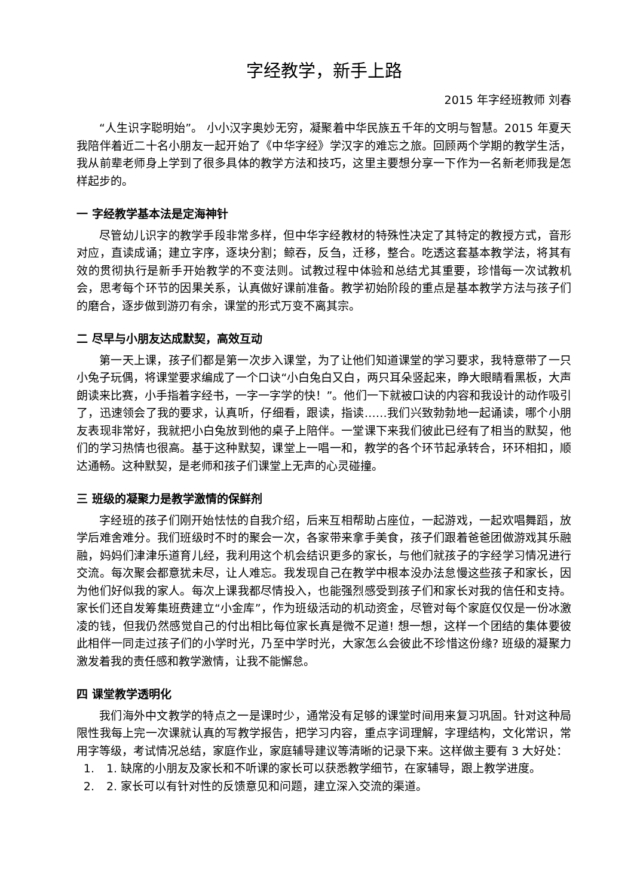字经教学，新手上路
2015 年字经班教师 刘春
“人生识字聪明始”。 小小汉字奥妙无穷，凝聚着中华民族五千年的文明与智慧。2015 年夏天我陪伴着近二十名小朋友一起开始了《中华字经》学汉字的难忘之旅。回顾两个学期的教学生活，我从前辈老师身上学到了很多具体的教学方法和技巧，这里主要想分享一下作为一名新老师我是怎样起步的。
一 字经教学基本法是定海神针
尽管幼儿识字的教学手段非常多样，但中华字经教材的特殊性决定了其特定的教授方式，音形对应，直读成诵；建立字序，逐块分割；鲸吞，反刍，迁移，整合。吃透这套基本教学法，将其有效的贯彻执行是新手开始教学的不变法则。试教过程中体验和总结尤其重要，珍惜每一次试教机会，思考每个环节的因果关系，认真做好课前准备。教学初始阶段的重点是基本教学方法与孩子们的磨合，逐步做到游刃有余，课堂的形式万变不离其宗。
二 尽早与小朋友达成默契，高效互动
第一天上课，孩子们都是第一次步入课堂，为了让他们知道课堂的学习要求，我特意带了一只小兔子玩偶，将课堂要求编成了一个口诀“小白兔白又白，两只耳朵竖起来，睁大眼睛看黑板，大声朗读来比赛，小手指着字经书，一字一字学的快！”。他们一下就被口诀的内容和我设计的动作吸引了，迅速领会了我的要求，认真听，仔细看，跟读，指读……我们兴致勃勃地一起诵读，哪个小朋友表现非常好，我就把小白兔放到他的桌子上陪伴。一堂课下来我们彼此已经有了相当的默契，他们的学习热情也很高。基于这种默契，课堂上一唱一和，教学的各个环节起承转合，环环相扣，顺达通畅。这种默契，是老师和孩子们课堂上无声的心灵碰撞。
三 班级的凝聚力是教学激情的保鲜剂
字经班的孩子们刚开始怯怯的自我介绍，后来互相帮助占座位，一起游戏，一起欢唱舞蹈，放学后难舍难分。我们班级时不时的聚会一次，各家带来拿手美食，孩子们跟着爸爸团做游戏其乐融融，妈妈们津津乐道育儿经，我利用这个机会结识更多的家长，与他们就孩子的字经学习情况进行交流。每次聚会都意犹未尽，让人难忘。我发现自己在教学中根本没办法怠慢这些孩子和家长，因为他们好似我的家人。每次上课我都尽情投入，也能强烈感受到孩子们和家长对我的信任和支持。家长们还自发筹集班费建立“小金库”，作为班级活动的机动资金，尽管对每个家庭仅仅是一份冰激凌的钱，但我仍然感觉自己的付出相比每位家长真是微不足道! 想一想，这样一个团结的集体要彼此相伴一同走过孩子们的小学时光，乃至中学时光，大家怎么会彼此不珍惜这份缘? 班级的凝聚力激发着我的责任感和教学激情，让我不能懈怠。
四 课堂教学透明化
我们海外中文教学的特点之一是课时少，通常没有足够的课堂时间用来复习巩固。针对这种局限性我每上完一次课就认真的写教学报告，把学习内容，重点字词理解，字理结构，文化常识，常用字等级，考试情况总结，家庭作业，家庭辅导建议等清晰的记录下来。这样做主要有 3 大好处：
1. 1. 缺席的小朋友及家长和不听课的家长可以获悉教学细节，在家辅导，跟上教学进度。
2. 2. 家长可以有针对性的反馈意见和问题，建立深入交流的渠道。